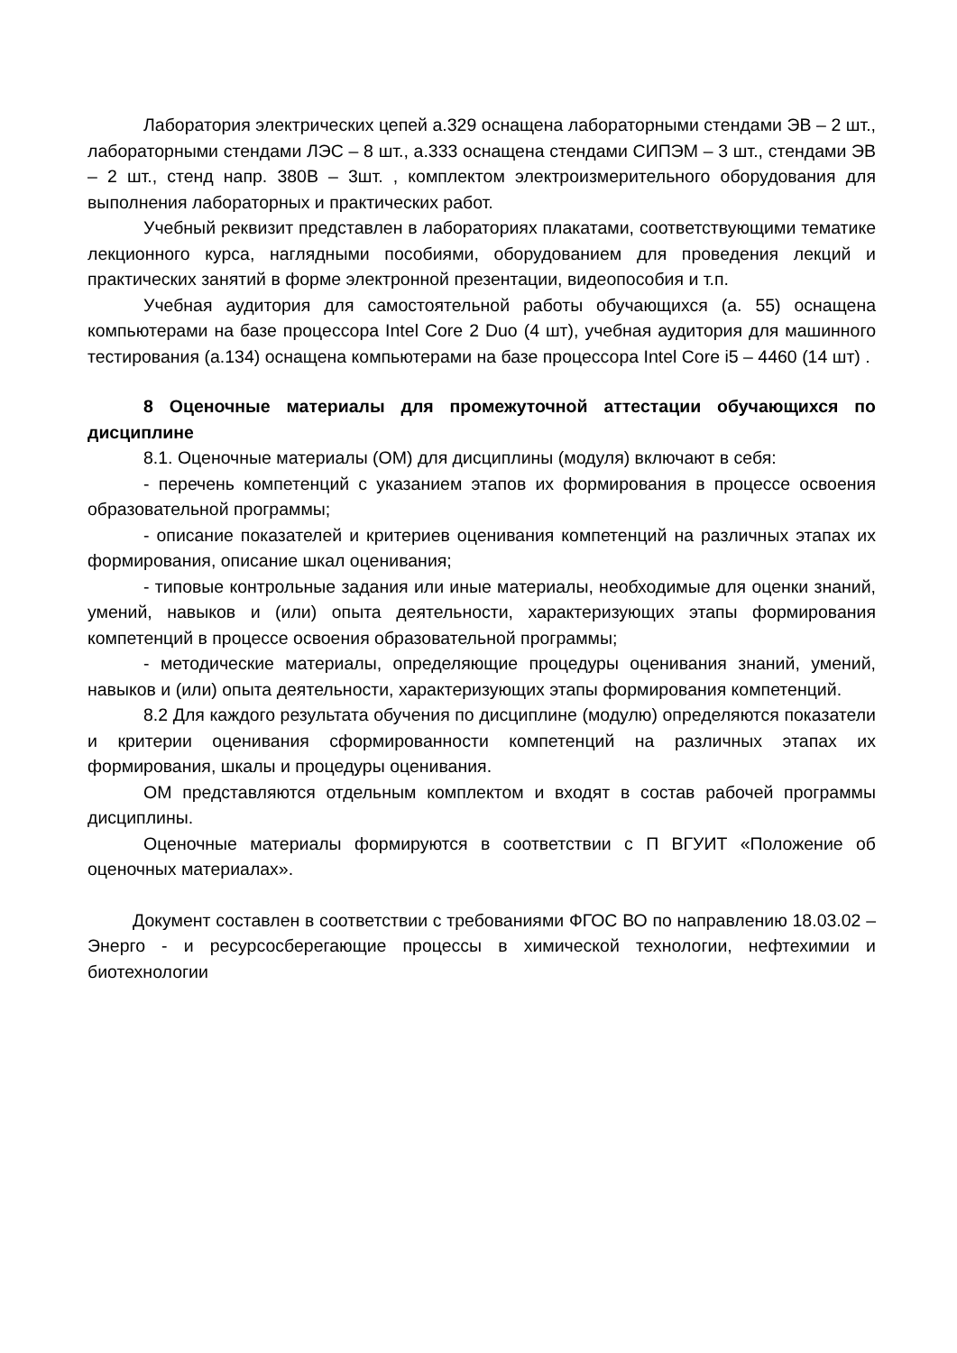Лаборатория электрических цепей а.329 оснащена лабораторными стендами ЭВ – 2 шт., лабораторными стендами ЛЭС – 8 шт., а.333 оснащена стендами СИПЭМ – 3 шт., стендами ЭВ – 2 шт., стенд напр. 380В – 3шт. , комплектом электроизмерительного оборудования для выполнения лабораторных и практических работ.
Учебный реквизит представлен в лабораториях плакатами, соответствующими тематике лекционного курса, наглядными пособиями, оборудованием для проведения лекций и практических занятий в форме электронной презентации, видеопособия и т.п.
Учебная аудитория для самостоятельной работы обучающихся (а. 55) оснащена компьютерами на базе процессора Intel Core 2 Duo (4 шт), учебная аудитория для машинного тестирования (а.134) оснащена компьютерами на базе процессора Intel Core i5 – 4460 (14 шт) .
8 Оценочные материалы для промежуточной аттестации обучающихся по дисциплине
8.1. Оценочные материалы (ОМ) для дисциплины (модуля) включают в себя:
- перечень компетенций с указанием этапов их формирования в процессе освоения образовательной программы;
- описание показателей и критериев оценивания компетенций на различных этапах их формирования, описание шкал оценивания;
- типовые контрольные задания или иные материалы, необходимые для оценки знаний, умений, навыков и (или) опыта деятельности, характеризующих этапы формирования компетенций в процессе освоения образовательной программы;
- методические материалы, определяющие процедуры оценивания знаний, умений, навыков и (или) опыта деятельности, характеризующих этапы формирования компетенций.
8.2 Для каждого результата обучения по дисциплине (модулю) определяются показатели и критерии оценивания сформированности компетенций на различных этапах их формирования, шкалы и процедуры оценивания.
ОМ представляются отдельным комплектом и входят в состав рабочей программы дисциплины.
Оценочные материалы формируются в соответствии с П ВГУИТ «Положение об оценочных материалах».
Документ составлен в соответствии с требованиями ФГОС ВО по направлению 18.03.02 – Энерго - и ресурсосберегающие процессы в химической технологии, нефтехимии и биотехнологии